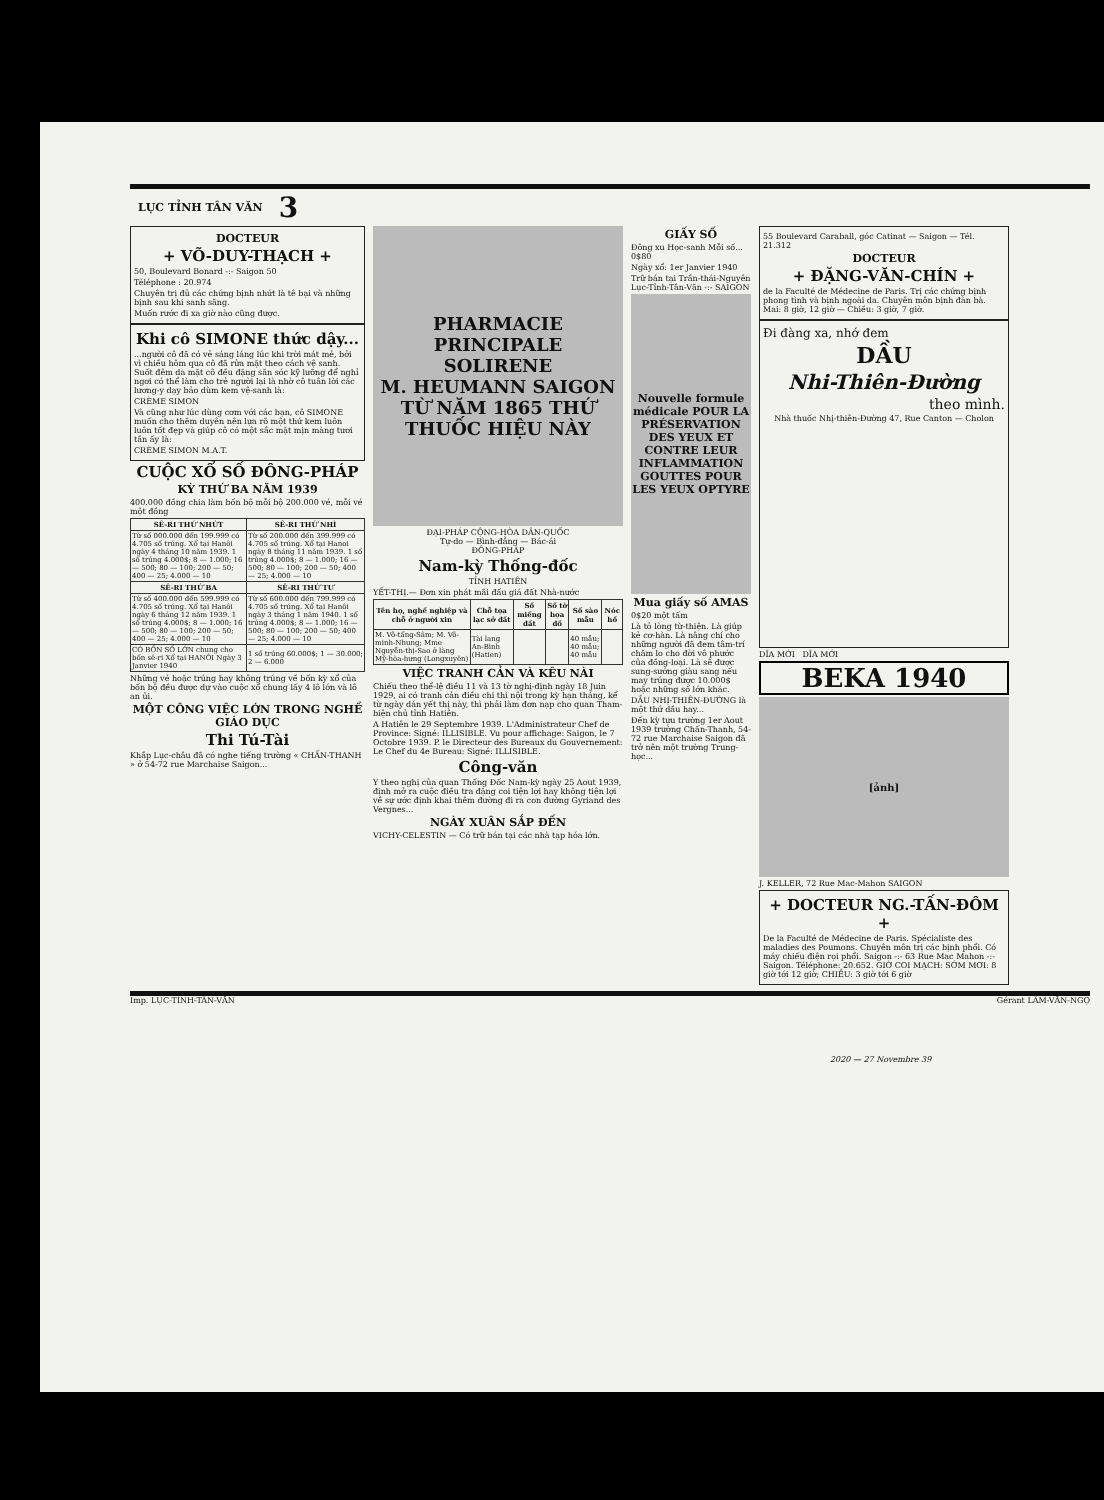LỤC TỈNH TÂN VĂN 3
DOCTEUR
+ VÕ-DUY-THẠCH +
50, Boulevard Bonard -:- Saigon 50
Téléphone : 20.974
Chuyên trị đủ các chứng bịnh nhứt là tê bại và những bịnh sau khi sanh sãng.
Muốn rước đi xa giờ nào cũng được.
Khi cô SIMONE thức dậy...
...người cô đã có vẻ sáng láng lúc khi trời mát mẻ, bởi vì chiều hôm qua cô đã rửa mặt theo cách vệ sanh. Suốt đêm da mặt cô đều đặng săn sóc kỹ lưỡng để nghỉ ngơi có thể làm cho trẻ người lại là nhờ cô tuân lời các lương-y dạy bảo dùm kem vệ-sanh là:
CRÈME SIMON
Và cũng như lúc dùng cơm với các bạn, cô SIMONE muốn cho thêm duyên nên lựa rõ một thứ kem luôn luôn tốt đẹp và giúp cô có một sắc mặt mịn màng tươi tắn ấy là:
CRÈME SIMON M.A.T.
CUỘC XỔ SỐ ĐÔNG-PHÁP
KỲ THỨ BA NĂM 1939
400.000 đồng chia làm bốn bộ mỗi bộ 200.000 vé, mỗi vé một đồng
| SÊ-RI THỨ NHỨT | SÊ-RI THỨ NHÌ |
| --- | --- |
| Từ số 000.000 đến 199.999 có 4.705 số trúng. Xổ tại Hanôi ngày 4 tháng 10 năm 1939. 1 số trúng 4.000$; 8 — 1.000; 16 — 500; 80 — 100; 200 — 50; 400 — 25; 4.000 — 10 | Từ số 200.000 đến 399.999 có 4.705 số trúng. Xổ tại Hanoi ngày 8 tháng 11 năm 1939. 1 số trúng 4.000$; 8 — 1.000; 16 — 500; 80 — 100; 200 — 50; 400 — 25; 4.000 — 10 |
| SÊ-RI THỨ BA | SÊ-RI THỨ TƯ |
| Từ số 400.000 đến 599.999 có 4.705 số trúng. Xổ tại Hanôi ngày 6 tháng 12 năm 1939. 1 số trúng 4.000$; 8 — 1.000; 16 — 500; 80 — 100; 200 — 50; 400 — 25; 4.000 — 10 | Từ số 600.000 đến 799.999 có 4.705 số trúng. Xổ tại Hanôi ngày 3 tháng 1 năm 1940. 1 số trúng 4.000$; 8 — 1.000; 16 — 500; 80 — 100; 200 — 50; 400 — 25; 4.000 — 10 |
| CÓ BỐN SỐ LỚN chung cho bốn sê-ri Xổ tại HANÔI Ngày 3 Janvier 1940 | 1 số trúng 60.000$; 1 — 30.000; 2 — 6.000 |
Những vé hoặc trúng hay không trúng về bốn kỳ xổ của bốn bộ đều được dự vào cuộc xổ chung lấy 4 lô lớn và lô an ủi.
MỘT CÔNG VIỆC LỚN TRONG NGHỀ GIÁO DỤC
Thi Tú-Tài
Khắp Lục-châu đã có nghe tiếng trường « CHẤN-THANH » ở 54-72 rue Marchaise Saigon...
PHARMACIE PRINCIPALE
SOLIRENE
M. HEUMANN SAIGON
TỪ NĂM 1865 THỨ THUỐC HIỆU NÀY
ĐẠI-PHÁP CỘNG-HÒA DÂN-QUỐC
Tự-do — Bình-đẳng — Bác-ái
ĐÔNG-PHÁP
Nam-kỳ Thống-đốc
TỈNH HATIÊN
YẾT-THỊ.— Đơn xin phát mãi đấu giá đất Nhà-nước
| Tên họ, nghề nghiệp và chỗ ở người xin | Chỗ tọa lạc sở đất | Số miếng đất | Số tờ họa đồ | Số sào mẫu | Nóc hồ |
| --- | --- | --- | --- | --- | --- |
| M. Võ-tấng-Sâm; M. Võ-minh-Nhung; Mme Nguyễn-thị-Sao ở làng Mỹ-hòa-hưng (Longxuyên) | Tài lang An-Bình (Hatien) | | | 40 mẫu; 40 mẫu; 40 mẫu | |
VIỆC TRANH CẢN VÀ KÊU NÀI
Chiếu theo thể-lệ điều 11 và 13 tờ nghị-định ngày 18 Juin 1929, ai có tranh cản điều chi thì nội trong kỳ hạn tháng, kể từ ngày dán yết thị này, thì phải làm đơn nạp cho quan Tham-biện chủ tỉnh Hatiên.
A Hatiên le 29 Septembre 1939. L'Administrateur Chef de Province: Signé: ILLISIBLE. Vu pour affichage: Saigon, le 7 Octobre 1939. P. le Directeur des Bureaux du Gouvernement: Le Chef du 4e Bureau: Signé: ILLISIBLE.
Công-văn
Y theo nghị của quan Thống Đốc Nam-kỳ ngày 25 Aout 1939, định mở ra cuộc điều tra đặng coi tiện lợi hay không tiện lợi về sự ước định khai thêm đường đi ra con đường Gyriand des Vergnes...
NGÀY XUÂN SẮP ĐẾN
VICHY-CELESTIN — Có trữ bán tại các nhà tạp hóa lớn.
GIẤY SỐ
Đông xu Học-sanh Mỗi số... 0$80
Ngày xổ: 1er Janvier 1940
Trữ bán tại Trần-thái-Nguyên Lục-Tỉnh-Tân-Văn -:- SAIGON
Nouvelle formule médicale POUR LA PRÉSERVATION DES YEUX ET CONTRE LEUR INFLAMMATION
GOUTTES POUR LES YEUX OPTYRE
Mua giấy số AMAS
0$20 một tấm
Là tỏ lòng từ-thiện. Là giúp kẻ cơ-hàn. Là nâng chí cho những người đã đem tâm-trí chăm lo cho đời vô phước của đồng-loại. Là sẽ được sung-sướng giàu sang nếu may trúng được 10.000$ hoặc những số lớn khác.
DẦU NHỊ-THIÊN-ĐƯỜNG là một thứ dầu hay...
Đến kỳ tựu trường 1er Aout 1939 trường Chấn-Thanh, 54-72 rue Marchaise Saigon đã trở nên một trường Trung-học...
55 Boulevard Caraball, góc Catinat — Saigon — Tél. 21.312
DOCTEUR
+ ĐẶNG-VĂN-CHÍN +
de la Faculté de Médecine de Paris. Trị các chứng bịnh phong tình và bịnh ngoài da. Chuyên môn bịnh đàn bà. Mai: 8 giờ, 12 giờ — Chiều: 3 giờ, 7 giờ.
Đi đàng xa, nhớ đem
DẦU
Nhi-Thiên-Đường
theo mình.
Nhà thuốc Nhị-thiên-Đường 47, Rue Canton — Cholon
DĨA MỚI DĨA MỚI
BEKA 1940
[ảnh]
J. KELLER, 72 Rue Mac-Mahon SAIGON
+ DOCTEUR NG.-TẤN-ĐÔM +
De la Faculté de Médecine de Paris. Spécialiste des maladies des Poumons. Chuyên môn trị các bịnh phổi. Có máy chiếu điện rọi phổi. Saigon -:- 63 Rue Mac Mahon -:- Saigon. Téléphone: 20.652. GIỜ COI MẠCH: SỚM MƠI: 8 giờ tới 12 giờ; CHIỀU: 3 giờ tới 6 giờ
Imp. LỤC-TỈNH-TÂN-VĂN Gérant LÂM-VĂN-NGỌ
2020 — 27 Novembre 39